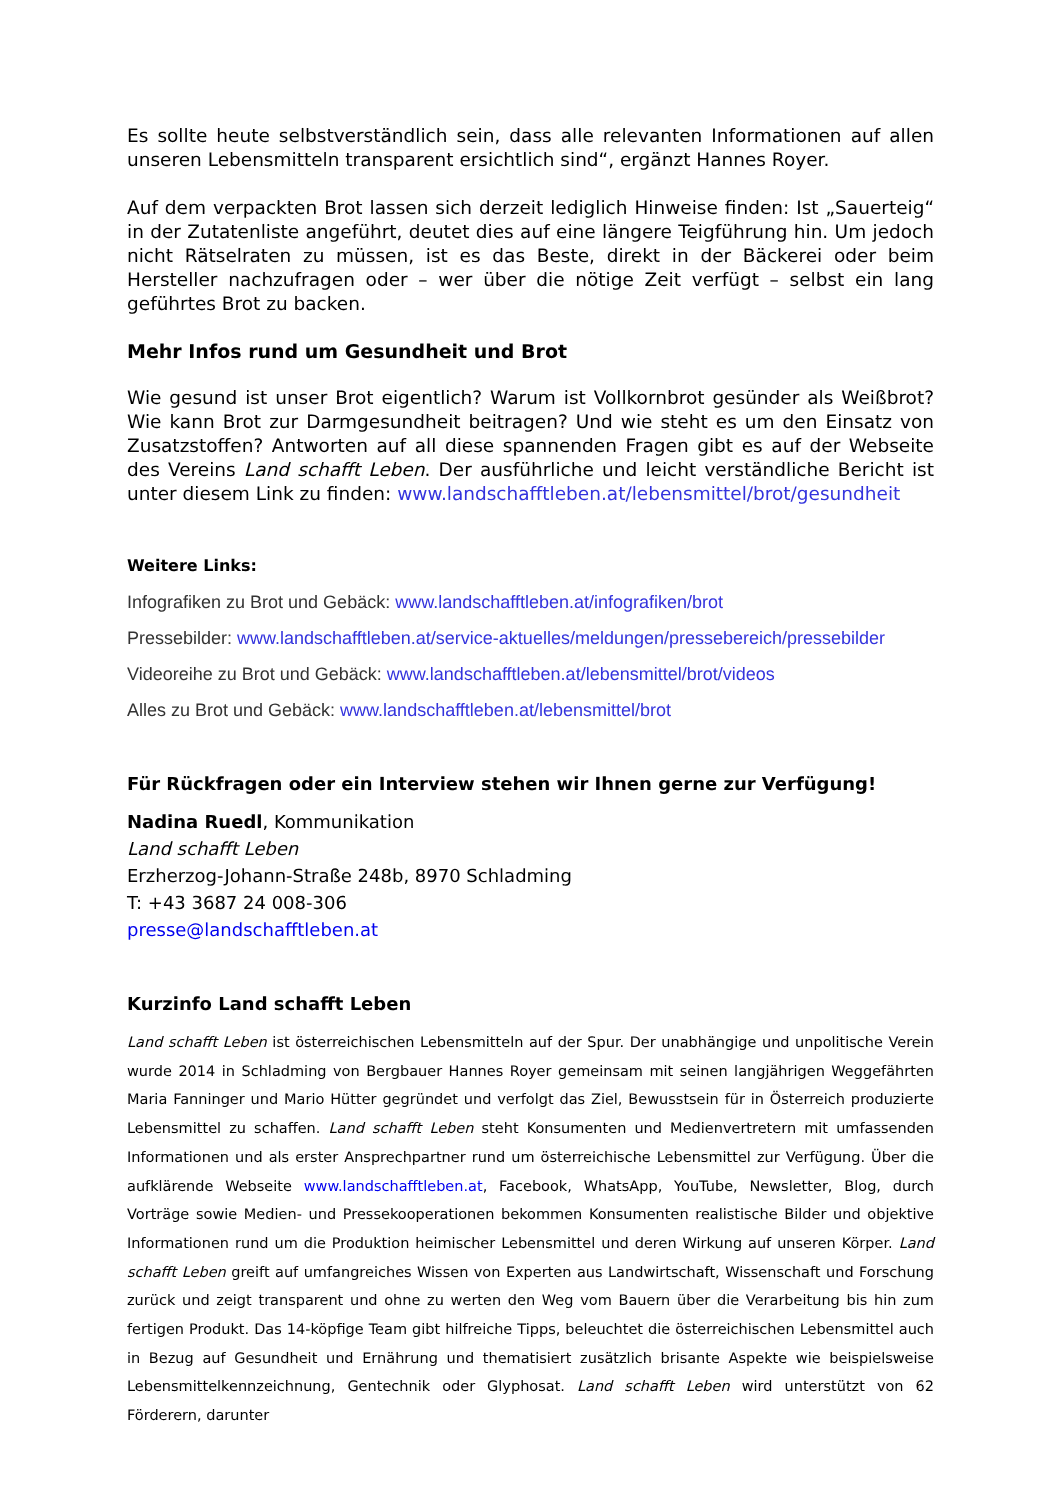Es sollte heute selbstverständlich sein, dass alle relevanten Informationen auf allen unseren Lebensmitteln transparent ersichtlich sind“, ergänzt Hannes Royer.
Auf dem verpackten Brot lassen sich derzeit lediglich Hinweise finden: Ist „Sauerteig“ in der Zutatenliste angeführt, deutet dies auf eine längere Teigführung hin. Um jedoch nicht Rätselraten zu müssen, ist es das Beste, direkt in der Bäckerei oder beim Hersteller nachzufragen oder – wer über die nötige Zeit verfügt – selbst ein lang geführtes Brot zu backen.
Mehr Infos rund um Gesundheit und Brot
Wie gesund ist unser Brot eigentlich? Warum ist Vollkornbrot gesünder als Weißbrot? Wie kann Brot zur Darmgesundheit beitragen? Und wie steht es um den Einsatz von Zusatzstoffen? Antworten auf all diese spannenden Fragen gibt es auf der Webseite des Vereins Land schafft Leben. Der ausführliche und leicht verständliche Bericht ist unter diesem Link zu finden: www.landschafftleben.at/lebensmittel/brot/gesundheit
Weitere Links:
Infografiken zu Brot und Gebäck: www.landschafftleben.at/infografiken/brot
Pressebilder: www.landschafftleben.at/service-aktuelles/meldungen/pressebereich/pressebilder
Videoreihe zu Brot und Gebäck: www.landschafftleben.at/lebensmittel/brot/videos
Alles zu Brot und Gebäck: www.landschafftleben.at/lebensmittel/brot
Für Rückfragen oder ein Interview stehen wir Ihnen gerne zur Verfügung!
Nadina Ruedl, Kommunikation
Land schafft Leben
Erzherzog-Johann-Straße 248b, 8970 Schladming
T: +43 3687 24 008-306
presse@landschafftleben.at
Kurzinfo Land schafft Leben
Land schafft Leben ist österreichischen Lebensmitteln auf der Spur. Der unabhängige und unpolitische Verein wurde 2014 in Schladming von Bergbauer Hannes Royer gemeinsam mit seinen langjährigen Weggefährten Maria Fanninger und Mario Hütter gegründet und verfolgt das Ziel, Bewusstsein für in Österreich produzierte Lebensmittel zu schaffen. Land schafft Leben steht Konsumenten und Medienvertretern mit umfassenden Informationen und als erster Ansprechpartner rund um österreichische Lebensmittel zur Verfügung. Über die aufklärende Webseite www.landschafftleben.at, Facebook, WhatsApp, YouTube, Newsletter, Blog, durch Vorträge sowie Medien- und Pressekooperationen bekommen Konsumenten realistische Bilder und objektive Informationen rund um die Produktion heimischer Lebensmittel und deren Wirkung auf unseren Körper. Land schafft Leben greift auf umfangreiches Wissen von Experten aus Landwirtschaft, Wissenschaft und Forschung zurück und zeigt transparent und ohne zu werten den Weg vom Bauern über die Verarbeitung bis hin zum fertigen Produkt. Das 14-köpfige Team gibt hilfreiche Tipps, beleuchtet die österreichischen Lebensmittel auch in Bezug auf Gesundheit und Ernährung und thematisiert zusätzlich brisante Aspekte wie beispielsweise Lebensmittelkennzeichnung, Gentechnik oder Glyphosat. Land schafft Leben wird unterstützt von 62 Förderern, darunter